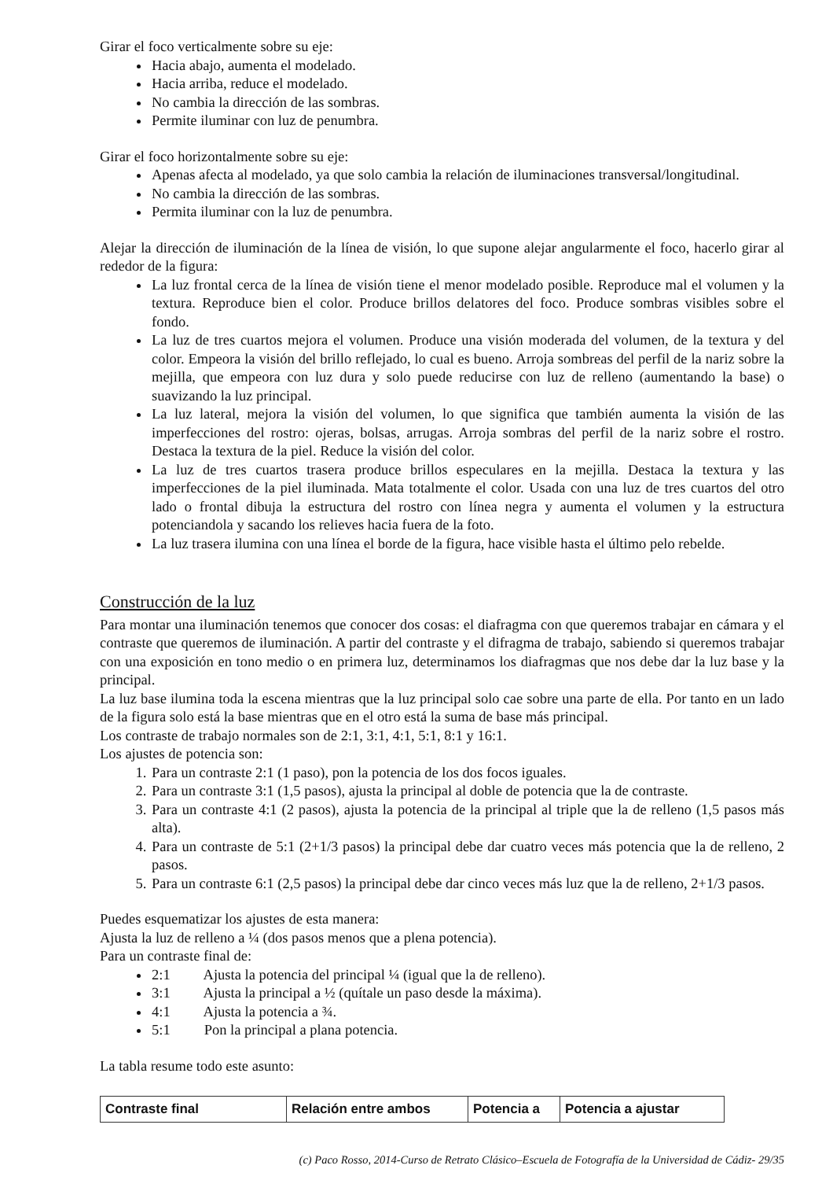Girar el foco verticalmente sobre su eje:
Hacia abajo, aumenta el modelado.
Hacia arriba, reduce el modelado.
No cambia la dirección de las sombras.
Permite iluminar con luz de penumbra.
Girar el foco horizontalmente sobre su eje:
Apenas afecta al modelado, ya que solo cambia la relación de iluminaciones transversal/longitudinal.
No cambia la dirección de las sombras.
Permita iluminar con la luz de penumbra.
Alejar la dirección de iluminación de la línea de visión, lo que supone alejar angularmente el foco, hacerlo girar al rededor de la figura:
La luz frontal cerca de la línea de visión tiene el menor modelado posible. Reproduce mal el volumen y la textura. Reproduce bien el color. Produce brillos delatores del foco. Produce sombras visibles sobre el fondo.
La luz de tres cuartos mejora el volumen. Produce una visión moderada del volumen, de la textura y del color. Empeora la visión del brillo reflejado, lo cual es bueno. Arroja sombreas del perfil de la nariz sobre la mejilla, que empeora con luz dura y solo puede reducirse con luz de relleno (aumentando la base) o suavizando la luz principal.
La luz lateral, mejora la visión del volumen, lo que significa que también aumenta la visión de las imperfecciones del rostro: ojeras, bolsas, arrugas. Arroja sombras del perfil de la nariz sobre el rostro. Destaca la textura de la piel. Reduce la visión del color.
La luz de tres cuartos trasera produce brillos especulares en la mejilla. Destaca la textura y las imperfecciones de la piel iluminada. Mata totalmente el color. Usada con una luz de tres cuartos del otro lado o frontal dibuja la estructura del rostro con línea negra y aumenta el volumen y la estructura potenciandola y sacando los relieves hacia fuera de la foto.
La luz trasera ilumina con una línea el borde de la figura, hace visible hasta el último pelo rebelde.
Construcción de la luz
Para montar una iluminación tenemos que conocer dos cosas: el diafragma con que queremos trabajar en cámara y el contraste que queremos de iluminación. A partir del contraste y el difragma de trabajo, sabiendo si queremos trabajar con una exposición en tono medio o en primera luz, determinamos los diafragmas que nos debe dar la luz base y la principal.
La luz base ilumina toda la escena mientras que la luz principal solo cae sobre una parte de ella. Por tanto en un lado de la figura solo está la base mientras que en el otro está la suma de base más principal.
Los contraste de trabajo normales son de 2:1, 3:1, 4:1, 5:1, 8:1 y 16:1.
Los ajustes de potencia son:
1. Para un contraste 2:1 (1 paso), pon la potencia de los dos focos iguales.
2. Para un contraste 3:1 (1,5 pasos), ajusta la principal al doble de potencia que la de contraste.
3. Para un contraste 4:1 (2 pasos), ajusta la potencia de la principal al triple que la de relleno (1,5 pasos más alta).
4. Para un contraste de 5:1 (2+1/3 pasos) la principal debe dar cuatro veces más potencia que la de relleno, 2 pasos.
5. Para un contraste 6:1 (2,5 pasos) la principal debe dar cinco veces más luz que la de relleno, 2+1/3 pasos.
Puedes esquematizar los ajustes de esta manera:
Ajusta la luz de relleno a ¼ (dos pasos menos que a plena potencia).
Para un contraste final de:
2:1 Ajusta la potencia del principal ¼ (igual que la de relleno).
3:1 Ajusta la principal a ½ (quítale un paso desde la máxima).
4:1 Ajusta la potencia a ¾.
5:1 Pon la principal a plana potencia.
La tabla resume todo este asunto:
| Contraste final | Relación entre ambos | Potencia a | Potencia a ajustar |
| --- | --- | --- | --- |
(c) Paco Rosso, 2014-Curso de Retrato Clásico–Escuela de Fotografía de la Universidad de Cádiz- 29/35